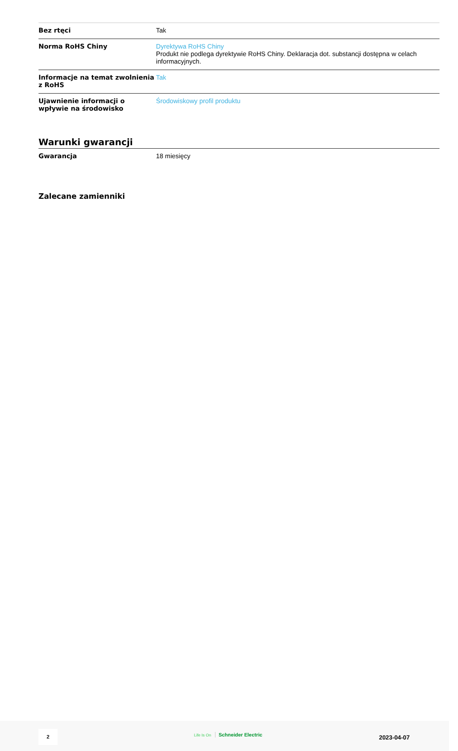| Bez rtęci | Tak |
| Norma RoHS Chiny | Dyrektywa RoHS Chiny Produkt nie podlega dyrektywie RoHS Chiny. Deklaracja dot. substancji dostępna w celach informacyjnych. |
| Informacje na temat zwolnienia z RoHS | Tak |
| Ujawnienie informacji o wpływie na środowisko | Środowiskowy profil produktu |
Warunki gwarancji
| Gwarancja | 18 miesięcy |
Zalecane zamienniki
2 Life Is On Schneider Electric 2023-04-07